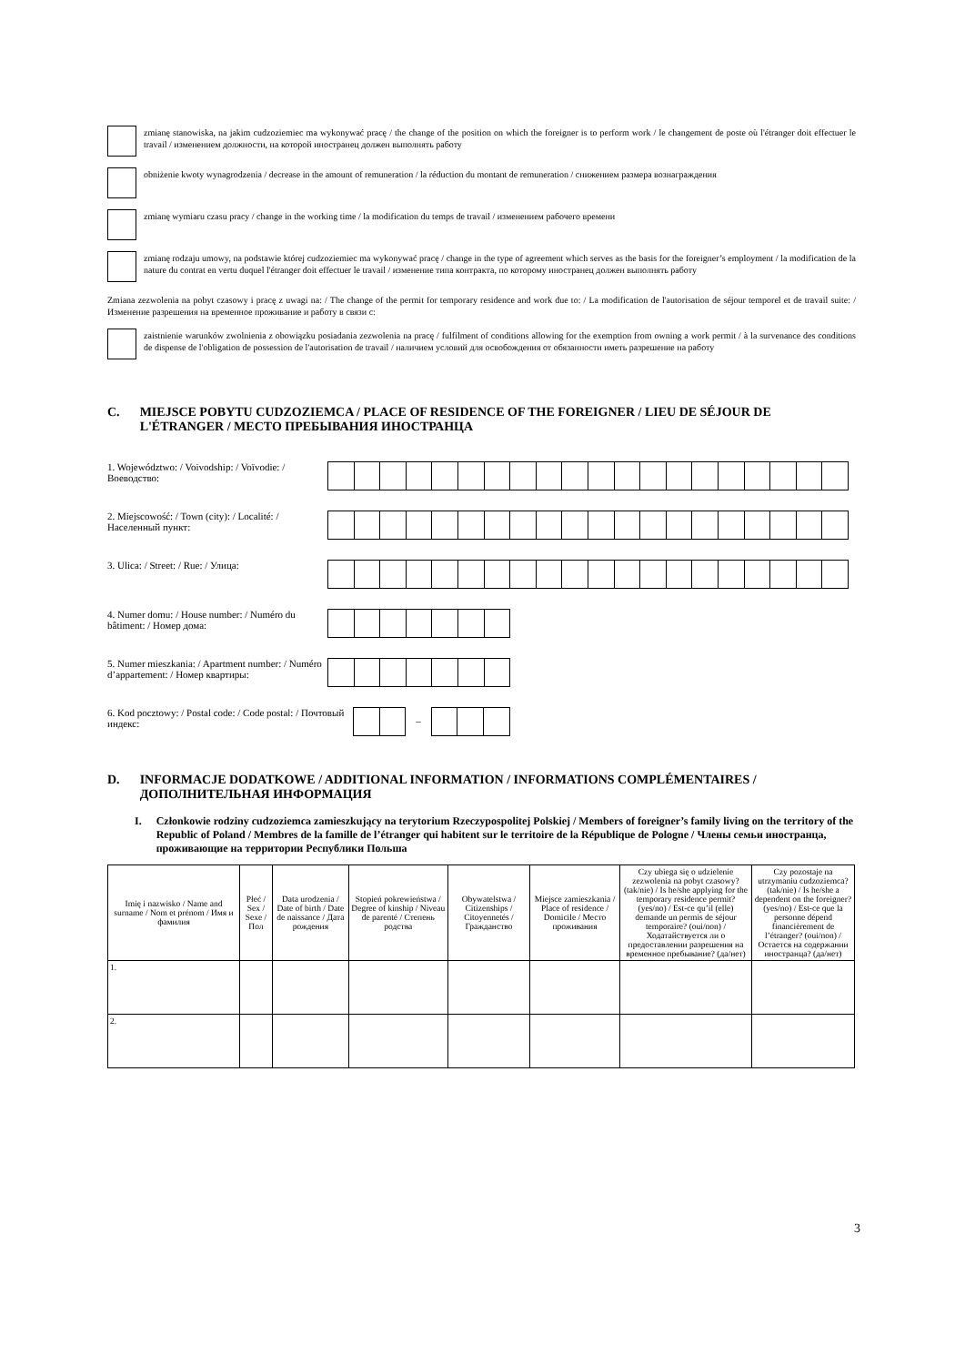zmianę stanowiska, na jakim cudzoziemiec ma wykonywać pracę / the change of the position on which the foreigner is to perform work / le changement de poste où l'étranger doit effectuer le travail / изменением должности, на которой иностранец должен выполнять работу
obniżenie kwoty wynagrodzenia / decrease in the amount of remuneration / la réduction du montant de remuneration / снижением размера вознаграждения
zmianę wymiaru czasu pracy / change in the working time / la modification du temps de travail / изменением рабочего времени
zmianę rodzaju umowy, na podstawie której cudzoziemiec ma wykonywać pracę / change in the type of agreement which serves as the basis for the foreigner’s employment / la modification de la nature du contrat en vertu duquel l'étranger doit effectuer le travail / изменение типа контракта, по которому иностранец должен выполнять работу
Zmiana zezwolenia na pobyt czasowy i pracę z uwagi na: / The change of the permit for temporary residence and work due to: / La modification de l'autorisation de séjour temporel et de travail suite: / Изменение разрешения на временное проживание и работу в связи с:
zaistnienie warunków zwolnienia z obowiązku posiadania zezwolenia na pracę / fulfilment of conditions allowing for the exemption from owning a work permit / à la survenance des conditions de dispense de l'obligation de possession de l'autorisation de travail / наличием условий для освобождения от обязанности иметь разрешение на работу
C. MIEJSCE POBYTU CUDZOZIEMCA / PLACE OF RESIDENCE OF THE FOREIGNER / LIEU DE SÉJOUR DE L'ÉTRANGER / МЕСТО ПРЕБЫВАНИЯ ИНОСТРАНЦА
1. Województwo: / Voivodship: / Voïvodie: / Воеводство:
2. Miejscowość: / Town (city): / Localité: / Населенный пункт:
3. Ulica: / Street: / Rue: / Улица:
4. Numer domu: / House number: / Numéro du bâtiment: / Номер дома:
5. Numer mieszkania: / Apartment number: / Numéro d’appartement: / Номер квартиры:
6. Kod pocztowy: / Postal code: / Code postal: / Почтовый индекс:
–
D. INFORMACJE DODATKOWE / ADDITIONAL INFORMATION / INFORMATIONS COMPLÉMENTAIRES / ДОПОЛНИТЕЛЬНАЯ ИНФОРМАЦИЯ
I. Członkowie rodziny cudzoziemca zamieszkujący na terytorium Rzeczypospolitej Polskiej / Members of foreigner’s family living on the territory of the Republic of Poland / Membres de la famille de l’étranger qui habitent sur le territoire de la République de Pologne / Члены семьи иностранца, проживающие на территории Республики Польша
| Imię i nazwisko / Name and surname / Nom et prénom / Имя и фамилия | Płeć / Sex / Sexe / Пол | Data urodzenia / Date of birth / Date de naissance / Дата рождения | Stopień pokrewieństwa / Degree of kinship / Niveau de parenté / Степень родства | Obywatelstwa / Citizenships / Citoyennetés / Гражданство | Miejsce zamieszkania / Place of residence / Domicile / Место проживания | Czy ubiega się o udzielenie zezwolenia na pobyt czasowy? (tak/nie) / Is he/she applying for the temporary residence permit? (yes/no) / Est-ce qu’il (elle) demande un permis de séjour temporaire? (oui/non) / Ходатайствуется ли о предоставлении разрешения на временное пребывание? (да/нет) | Czy pozostaje na utrzymaniu cudzoziemca? (tak/nie) / Is he/she a dependent on the foreigner? (yes/no) / Est-ce que la personne dépend financièrement de l’étranger? (oui/non) / Остается на содержании иностранца? (да/нет) |
| --- | --- | --- | --- | --- | --- | --- | --- |
| 1. | | | | | | | |
| 2. | | | | | | | |
3